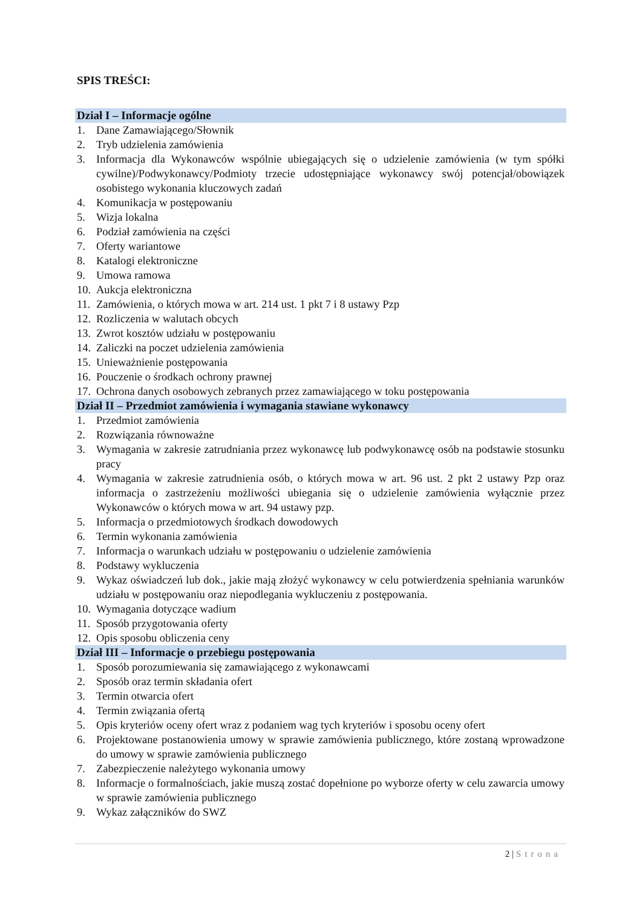SPIS TREŚCI:
Dział I – Informacje ogólne
1. Dane Zamawiającego/Słownik
2. Tryb udzielenia zamówienia
3. Informacja dla Wykonawców wspólnie ubiegających się o udzielenie zamówienia (w tym spółki cywilne)/Podwykonawcy/Podmioty trzecie udostępniające wykonawcy swój potencjał/obowiązek osobistego wykonania kluczowych zadań
4. Komunikacja w postępowaniu
5. Wizja lokalna
6. Podział zamówienia na części
7. Oferty wariantowe
8. Katalogi elektroniczne
9. Umowa ramowa
10.
Aukcja elektroniczna
11.
Zamówienia, o których mowa w art. 214 ust. 1 pkt 7 i 8 ustawy Pzp
12.
Rozliczenia w walutach obcych
13.
Zwrot kosztów udziału w postępowaniu
14.
Zaliczki na poczet udzielenia zamówienia
15.
Unieważnienie postępowania
16.
Pouczenie o środkach ochrony prawnej
17.
Ochrona danych osobowych zebranych przez zamawiającego w toku postępowania
Dział II – Przedmiot zamówienia i wymagania stawiane wykonawcy
1. Przedmiot zamówienia
2. Rozwiązania równoważne
3. Wymagania w zakresie zatrudniania przez wykonawcę lub podwykonawcę osób na podstawie stosunku pracy
4. Wymagania w zakresie zatrudnienia osób, o których mowa w art. 96 ust. 2 pkt 2 ustawy Pzp oraz informacja o zastrzeżeniu możliwości ubiegania się o udzielenie zamówienia wyłącznie przez Wykonawców o których mowa w art. 94 ustawy pzp.
5. Informacja o przedmiotowych środkach dowodowych
6. Termin wykonania zamówienia
7. Informacja o warunkach udziału w postępowaniu o udzielenie zamówienia
8. Podstawy wykluczenia
9. Wykaz oświadczeń lub dok., jakie mają złożyć wykonawcy w celu potwierdzenia spełniania warunków udziału w postępowaniu oraz niepodlegania wykluczeniu z postępowania.
10.
Wymagania dotyczące wadium
11.
Sposób przygotowania oferty
12.
Opis sposobu obliczenia ceny
Dział III – Informacje o przebiegu postępowania
1. Sposób porozumiewania się zamawiającego z wykonawcami
2. Sposób oraz termin składania ofert
3. Termin otwarcia ofert
4. Termin związania ofertą
5. Opis kryteriów oceny ofert wraz z podaniem wag tych kryteriów i sposobu oceny ofert
6. Projektowane postanowienia umowy w sprawie zamówienia publicznego, które zostaną wprowadzone do umowy w sprawie zamówienia publicznego
7. Zabezpieczenie należytego wykonania umowy
8. Informacje o formalnościach, jakie muszą zostać dopełnione po wyborze oferty w celu zawarcia umowy w sprawie zamówienia publicznego
9. Wykaz załączników do SWZ
2 | Strona